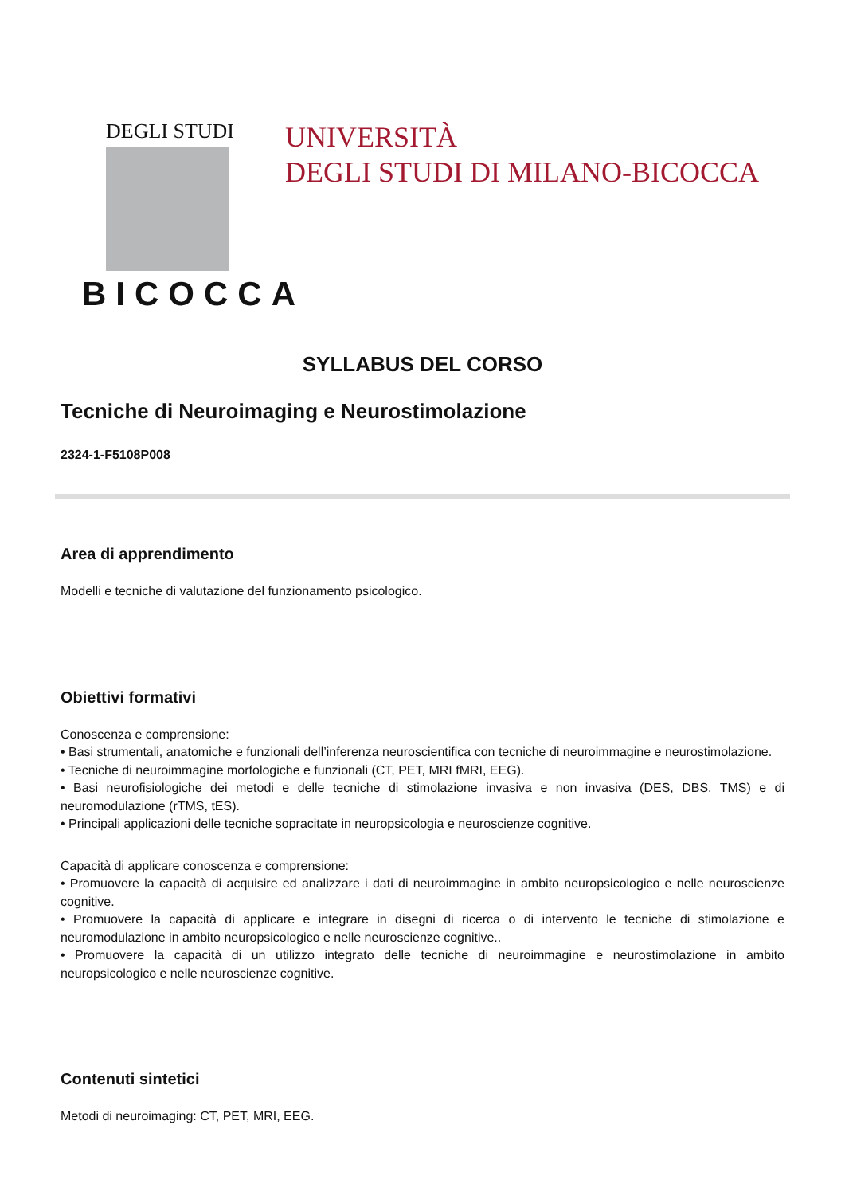DEGLI STUDI
BICOCCA
UNIVERSITÀ
DEGLI STUDI DI MILANO-BICOCCA
SYLLABUS DEL CORSO
Tecniche di Neuroimaging e Neurostimolazione
2324-1-F5108P008
Area di apprendimento
Modelli e tecniche di valutazione del funzionamento psicologico.
Obiettivi formativi
Conoscenza e comprensione:
• Basi strumentali, anatomiche e funzionali dell’inferenza neuroscientifica con tecniche di neuroimmagine e neurostimolazione.
• Tecniche di neuroimmagine morfologiche e funzionali (CT, PET, MRI fMRI, EEG).
• Basi neurofisiologiche dei metodi e delle tecniche di stimolazione invasiva e non invasiva (DES, DBS, TMS) e di neuromodulazione (rTMS, tES).
• Principali applicazioni delle tecniche sopracitate in neuropsicologia e neuroscienze cognitive.
Capacità di applicare conoscenza e comprensione:
• Promuovere la capacità di acquisire ed analizzare i dati di neuroimmagine in ambito neuropsicologico e nelle neuroscienze cognitive.
• Promuovere la capacità di applicare e integrare in disegni di ricerca o di intervento le tecniche di stimolazione e neuromodulazione in ambito neuropsicologico e nelle neuroscienze cognitive..
• Promuovere la capacità di un utilizzo integrato delle tecniche di neuroimmagine e neurostimolazione in ambito neuropsicologico e nelle neuroscienze cognitive.
Contenuti sintetici
Metodi di neuroimaging: CT, PET, MRI, EEG.